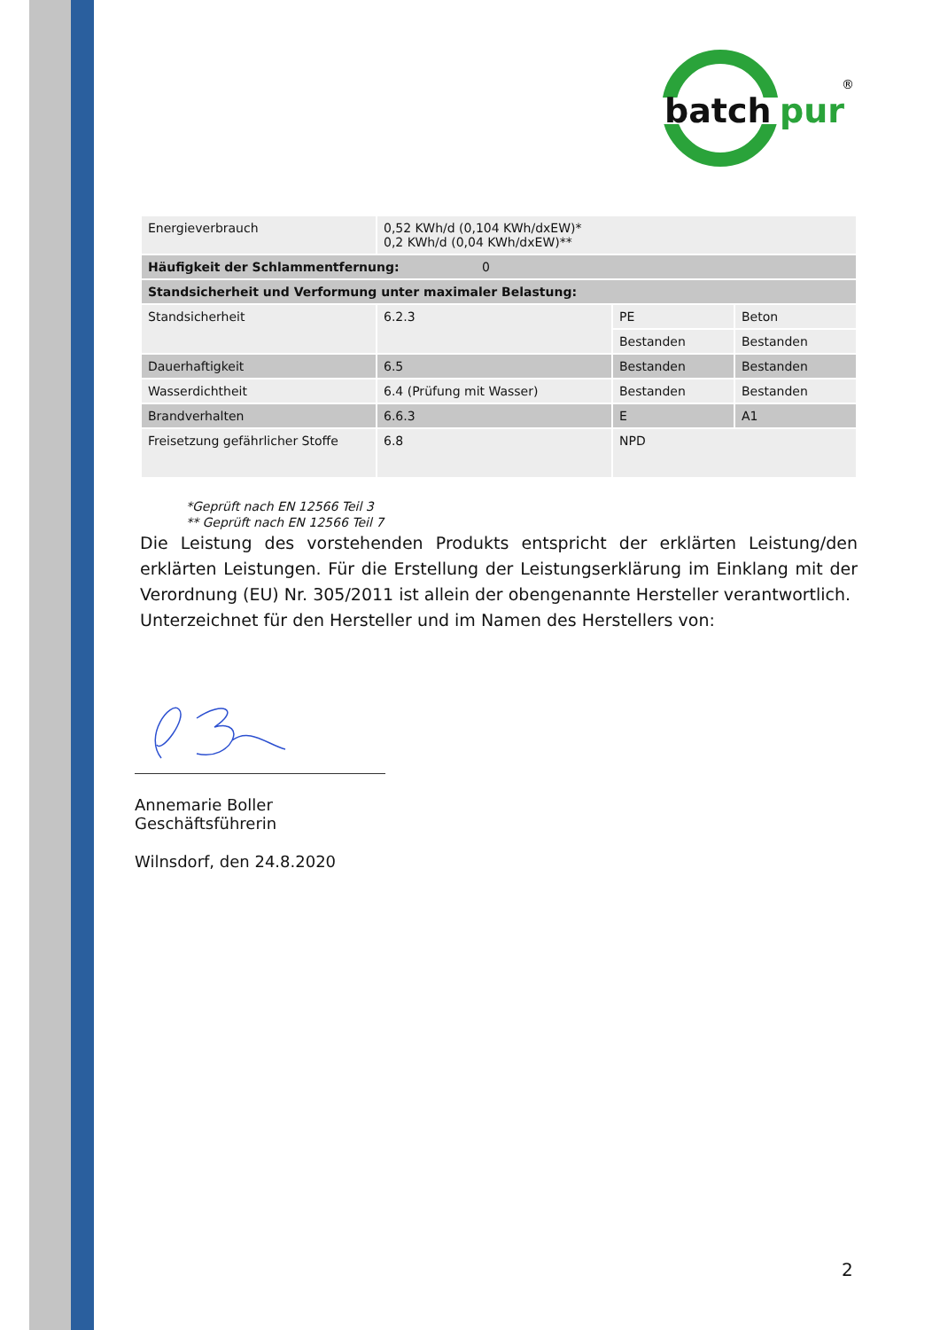batch
pur
®
| Energieverbrauch | 0,52 KWh/d (0,104 KWh/dxEW)* 0,2 KWh/d (0,04 KWh/dxEW)** | | |
| Häufigkeit der Schlammentfernung: 0 | | | |
| Standsicherheit und Verformung unter maximaler Belastung: | | | |
| Standsicherheit | 6.2.3 | PE | Beton |
| | | Bestanden | Bestanden |
| Dauerhaftigkeit | 6.5 | Bestanden | Bestanden |
| Wasserdichtheit | 6.4 (Prüfung mit Wasser) | Bestanden | Bestanden |
| Brandverhalten | 6.6.3 | E | A1 |
| Freisetzung gefährlicher Stoffe | 6.8 | NPD | |
*Geprüft nach EN 12566 Teil 3
** Geprüft nach EN 12566 Teil 7
Die Leistung des vorstehenden Produkts entspricht der erklärten Leistung/den erklärten Leistungen. Für die Erstellung der Leistungserklärung im Einklang mit der Verordnung (EU) Nr. 305/2011 ist allein der obengenannte Hersteller verantwortlich.
Unterzeichnet für den Hersteller und im Namen des Herstellers von:
Annemarie Boller
Geschäftsführerin
Wilnsdorf, den 24.8.2020
2